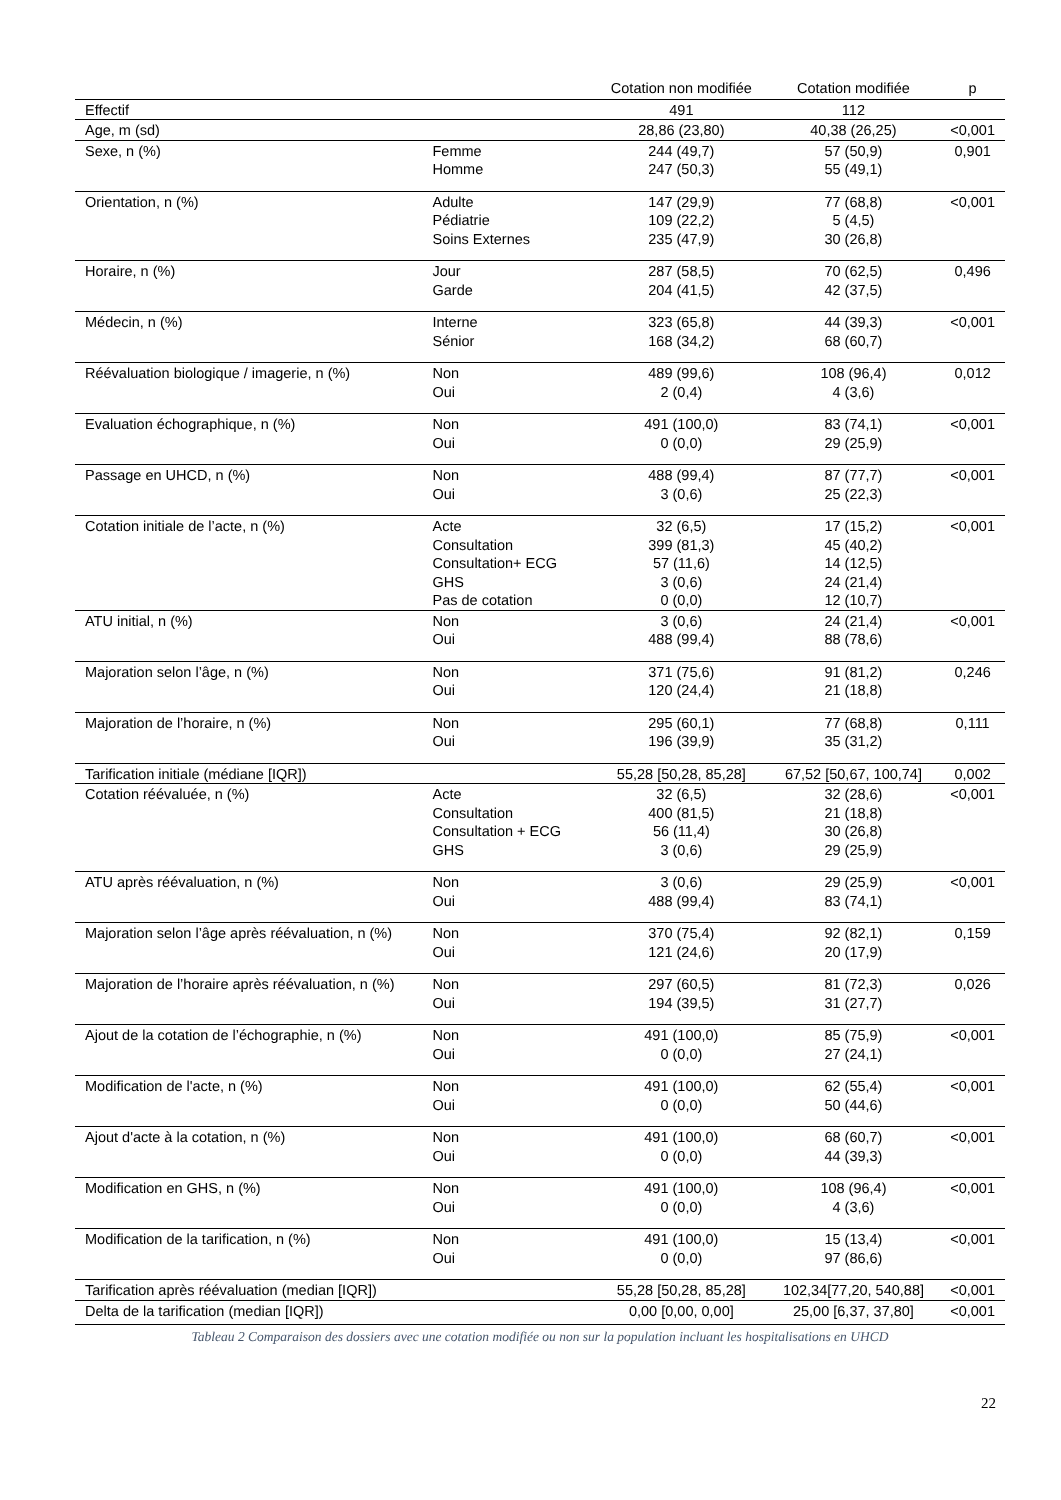| | | Cotation non modifiée | Cotation modifiée | p |
| --- | --- | --- | --- | --- |
| Effectif | | 491 | 112 | |
| Age, m (sd) | | 28,86 (23,80) | 40,38 (26,25) | <0,001 |
| Sexe, n (%) | Femme Homme | 244 (49,7) 247 (50,3) | 57 (50,9) 55 (49,1) | 0,901 |
| Orientation, n (%) | Adulte Pédiatrie Soins Externes | 147 (29,9) 109 (22,2) 235 (47,9) | 77 (68,8) 5 (4,5) 30 (26,8) | <0,001 |
| Horaire, n (%) | Jour Garde | 287 (58,5) 204 (41,5) | 70 (62,5) 42 (37,5) | 0,496 |
| Médecin, n (%) | Interne Sénior | 323 (65,8) 168 (34,2) | 44 (39,3) 68 (60,7) | <0,001 |
| Réévaluation biologique / imagerie, n (%) | Non Oui | 489 (99,6) 2 (0,4) | 108 (96,4) 4 (3,6) | 0,012 |
| Evaluation échographique, n (%) | Non Oui | 491 (100,0) 0 (0,0) | 83 (74,1) 29 (25,9) | <0,001 |
| Passage en UHCD, n (%) | Non Oui | 488 (99,4) 3 (0,6) | 87 (77,7) 25 (22,3) | <0,001 |
| Cotation initiale de l’acte, n (%) | Acte Consultation Consultation+ ECG GHS Pas de cotation | 32 (6,5) 399 (81,3) 57 (11,6) 3 (0,6) 0 (0,0) | 17 (15,2) 45 (40,2) 14 (12,5) 24 (21,4) 12 (10,7) | <0,001 |
| ATU initial, n (%) | Non Oui | 3 (0,6) 488 (99,4) | 24 (21,4) 88 (78,6) | <0,001 |
| Majoration selon l’âge, n (%) | Non Oui | 371 (75,6) 120 (24,4) | 91 (81,2) 21 (18,8) | 0,246 |
| Majoration de l’horaire, n (%) | Non Oui | 295 (60,1) 196 (39,9) | 77 (68,8) 35 (31,2) | 0,111 |
| Tarification initiale (médiane [IQR]) | | 55,28 [50,28, 85,28] | 67,52 [50,67, 100,74] | 0,002 |
| Cotation réévaluée, n (%) | Acte Consultation Consultation + ECG GHS | 32 (6,5) 400 (81,5) 56 (11,4) 3 (0,6) | 32 (28,6) 21 (18,8) 30 (26,8) 29 (25,9) | <0,001 |
| ATU après réévaluation, n (%) | Non Oui | 3 (0,6) 488 (99,4) | 29 (25,9) 83 (74,1) | <0,001 |
| Majoration selon l’âge après réévaluation, n (%) | Non Oui | 370 (75,4) 121 (24,6) | 92 (82,1) 20 (17,9) | 0,159 |
| Majoration de l’horaire après réévaluation, n (%) | Non Oui | 297 (60,5) 194 (39,5) | 81 (72,3) 31 (27,7) | 0,026 |
| Ajout de la cotation de l’échographie, n (%) | Non Oui | 491 (100,0) 0 (0,0) | 85 (75,9) 27 (24,1) | <0,001 |
| Modification de l'acte, n (%) | Non Oui | 491 (100,0) 0 (0,0) | 62 (55,4) 50 (44,6) | <0,001 |
| Ajout d'acte à la cotation, n (%) | Non Oui | 491 (100,0) 0 (0,0) | 68 (60,7) 44 (39,3) | <0,001 |
| Modification en GHS, n (%) | Non Oui | 491 (100,0) 0 (0,0) | 108 (96,4) 4 (3,6) | <0,001 |
| Modification de la tarification, n (%) | Non Oui | 491 (100,0) 0 (0,0) | 15 (13,4) 97 (86,6) | <0,001 |
| Tarification après réévaluation (median [IQR]) | | 55,28 [50,28, 85,28] | 102,34[77,20, 540,88] | <0,001 |
| Delta de la tarification (median [IQR]) | | 0,00 [0,00, 0,00] | 25,00 [6,37, 37,80] | <0,001 |
Tableau 2 Comparaison des dossiers avec une cotation modifiée ou non sur la population incluant les hospitalisations en UHCD
22